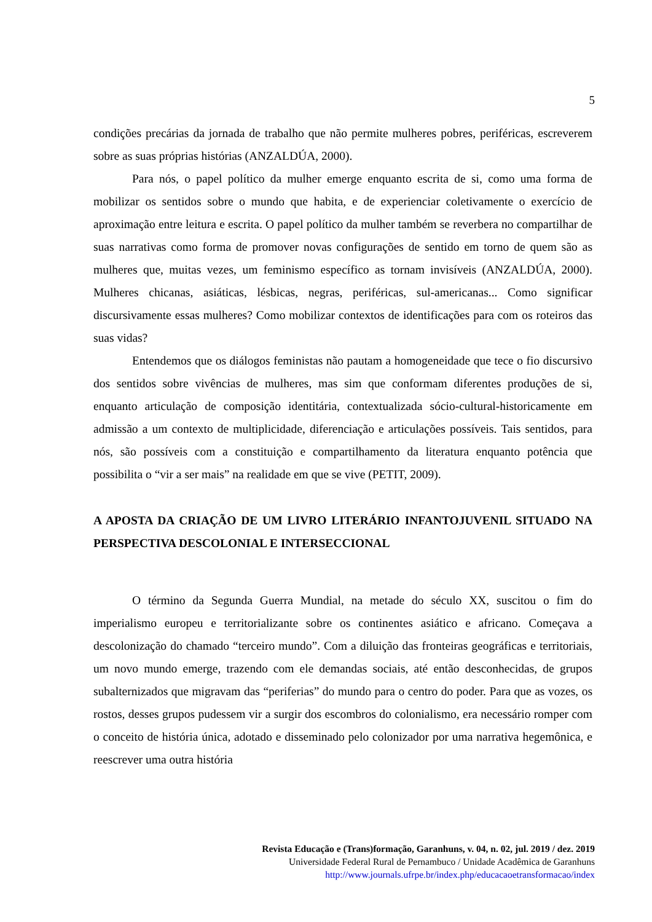5
condições precárias da jornada de trabalho que não permite mulheres pobres, periféricas, escreverem sobre as suas próprias histórias (ANZALDÚA, 2000).
Para nós, o papel político da mulher emerge enquanto escrita de si, como uma forma de mobilizar os sentidos sobre o mundo que habita, e de experienciar coletivamente o exercício de aproximação entre leitura e escrita. O papel político da mulher também se reverbera no compartilhar de suas narrativas como forma de promover novas configurações de sentido em torno de quem são as mulheres que, muitas vezes, um feminismo específico as tornam invisíveis (ANZALDÚA, 2000). Mulheres chicanas, asiáticas, lésbicas, negras, periféricas, sul-americanas... Como significar discursivamente essas mulheres? Como mobilizar contextos de identificações para com os roteiros das suas vidas?
Entendemos que os diálogos feministas não pautam a homogeneidade que tece o fio discursivo dos sentidos sobre vivências de mulheres, mas sim que conformam diferentes produções de si, enquanto articulação de composição identitária, contextualizada sócio-cultural-historicamente em admissão a um contexto de multiplicidade, diferenciação e articulações possíveis. Tais sentidos, para nós, são possíveis com a constituição e compartilhamento da literatura enquanto potência que possibilita o “vir a ser mais” na realidade em que se vive (PETIT, 2009).
A APOSTA DA CRIAÇÃO DE UM LIVRO LITERÁRIO INFANTOJUVENIL SITUADO NA PERSPECTIVA DESCOLONIAL E INTERSECCIONAL
O término da Segunda Guerra Mundial, na metade do século XX, suscitou o fim do imperialismo europeu e territorializante sobre os continentes asiático e africano. Começava a descolonização do chamado “terceiro mundo”. Com a diluição das fronteiras geográficas e territoriais, um novo mundo emerge, trazendo com ele demandas sociais, até então desconhecidas, de grupos subalternizados que migravam das “periferias” do mundo para o centro do poder. Para que as vozes, os rostos, desses grupos pudessem vir a surgir dos escombros do colonialismo, era necessário romper com o conceito de história única, adotado e disseminado pelo colonizador por uma narrativa hegemônica, e reescrever uma outra história
Revista Educação e (Trans)formação, Garanhuns, v. 04, n. 02, jul. 2019 / dez. 2019
Universidade Federal Rural de Pernambuco / Unidade Acadêmica de Garanhuns
http://www.journals.ufrpe.br/index.php/educacaoetransformacao/index